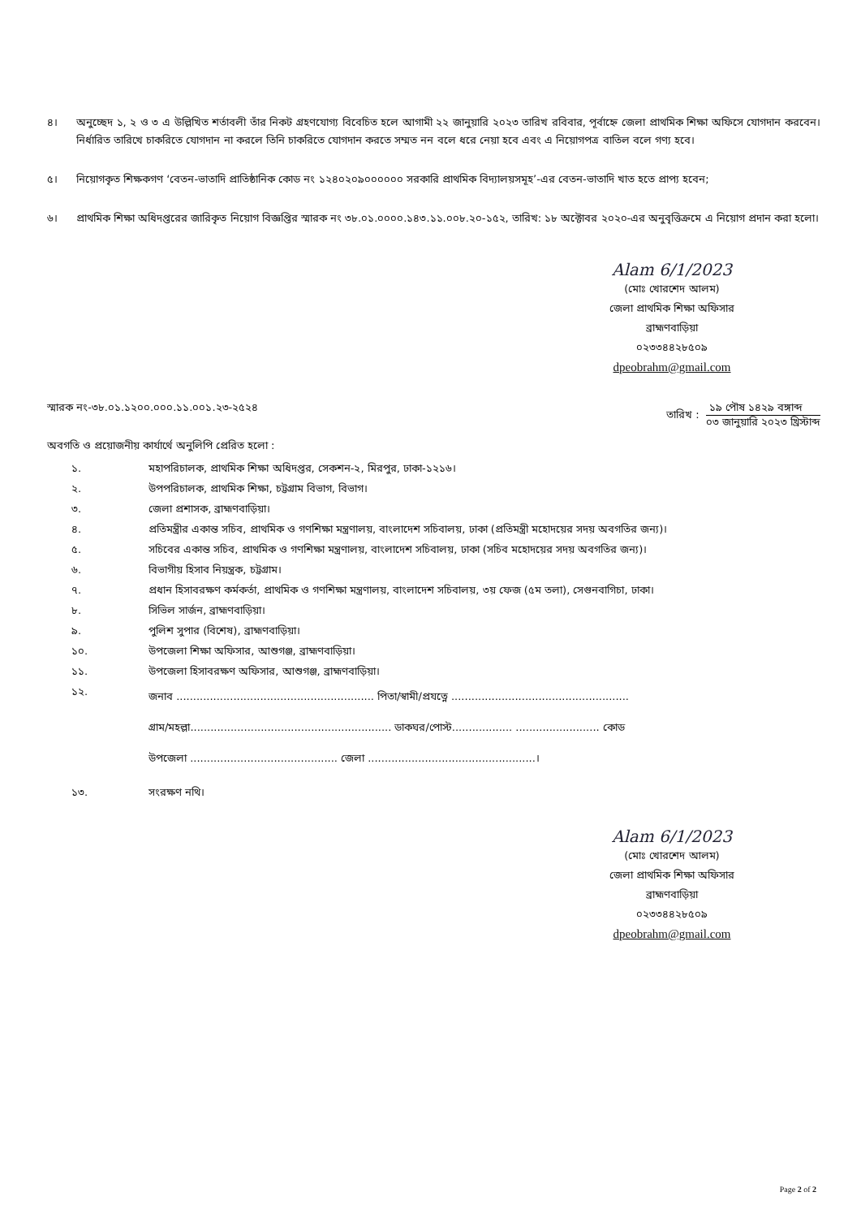৪। অনুচ্ছেদ ১, ২ ও ৩ এ উল্লিখিত শর্তাবলী তাঁর নিকট গ্রহণযোগ্য বিবেচিত হলে আগামী ২২ জানুয়ারি ২০২৩ তারিখ রবিবার, পূর্বাহ্নে জেলা প্রাথমিক শিক্ষা অফিসে যোগদান করবেন। নির্ধারিত তারিখে চাকরিতে যোগদান না করলে তিনি চাকরিতে যোগদান করতে সম্মত নন বলে ধরে নেয়া হবে এবং এ নিয়োগপত্র বাতিল বলে গণ্য হবে।
৫। নিয়োগকৃত শিক্ষকগণ ‘বেতন-ভাতাদি প্রাতিষ্ঠানিক কোড নং ১২৪০২০৯০০০০০০ সরকারি প্রাথমিক বিদ্যালয়সমূহ’-এর বেতন-ভাতাদি খাত হতে প্রাপ্য হবেন;
৬। প্রাথমিক শিক্ষা অধিদপ্তরের জারিকৃত নিয়োগ বিজ্ঞপ্তির স্মারক নং ৩৮.০১.০০০০.১৪৩.১১.০০৮.২০-১৫২, তারিখ: ১৮ অক্টোবর ২০২০-এর অনুবৃত্তিক্রমে এ নিয়োগ প্রদান করা হলো।
Alam 6/1/2023
(মোঃ খোরশেদ আলম)
জেলা প্রাথমিক শিক্ষা অফিসার
ব্রাহ্মণবাড়িয়া
০২৩৩৪৪২৮৫০৯
dpeobrahm@gmail.com
স্মারক নং-৩৮.০১.১২০০.০০০.১১.০০১.২৩-২৫২৪
তারিখ :
১৯ পৌষ ১৪২৯ বঙ্গাব্দ
০৩ জানুয়ারি ২০২৩ খ্রিস্টাব্দ
অবগতি ও প্রয়োজনীয় কার্যার্থে অনুলিপি প্রেরিত হলো :
১. মহাপরিচালক, প্রাথমিক শিক্ষা অধিদপ্তর, সেকশন-২, মিরপুর, ঢাকা-১২১৬।
২. উপপরিচালক, প্রাথমিক শিক্ষা, চট্টগ্রাম বিভাগ, বিভাগ।
৩. জেলা প্রশাসক, ব্রাহ্মণবাড়িয়া।
৪. প্রতিমন্ত্রীর একান্ত সচিব, প্রাথমিক ও গণশিক্ষা মন্ত্রণালয়, বাংলাদেশ সচিবালয়, ঢাকা (প্রতিমন্ত্রী মহোদয়ের সদয় অবগতির জন্য)।
৫. সচিবের একান্ত সচিব, প্রাথমিক ও গণশিক্ষা মন্ত্রণালয়, বাংলাদেশ সচিবালয়, ঢাকা (সচিব মহোদয়ের সদয় অবগতির জন্য)।
৬. বিভাগীয় হিসাব নিয়ন্ত্রক, চট্টগ্রাম।
৭. প্রধান হিসাবরক্ষণ কর্মকর্তা, প্রাথমিক ও গণশিক্ষা মন্ত্রণালয়, বাংলাদেশ সচিবালয়, ৩য় ফেজ (৫ম তলা), সেগুনবাগিচা, ঢাকা।
৮. সিভিল সার্জন, ব্রাহ্মণবাড়িয়া।
৯. পুলিশ সুপার (বিশেষ), ব্রাহ্মণবাড়িয়া।
১০. উপজেলা শিক্ষা অফিসার, আশুগঞ্জ, ব্রাহ্মণবাড়িয়া।
১১. উপজেলা হিসাবরক্ষণ অফিসার, আশুগঞ্জ, ব্রাহ্মণবাড়িয়া।
১২. জনাব ........................................................... পিতা/স্বামী/প্রযত্নে .....................................................
গ্রাম/মহল্লা............................................................ ডাকঘর/পোস্ট.................. ......................... কোড
উপজেলা ............................................ জেলা ..................................................।
১৩. সংরক্ষণ নথি।
Alam 6/1/2023
(মোঃ খোরশেদ আলম)
জেলা প্রাথমিক শিক্ষা অফিসার
ব্রাহ্মণবাড়িয়া
০২৩৩৪৪২৮৫০৯
dpeobrahm@gmail.com
Page 2 of 2